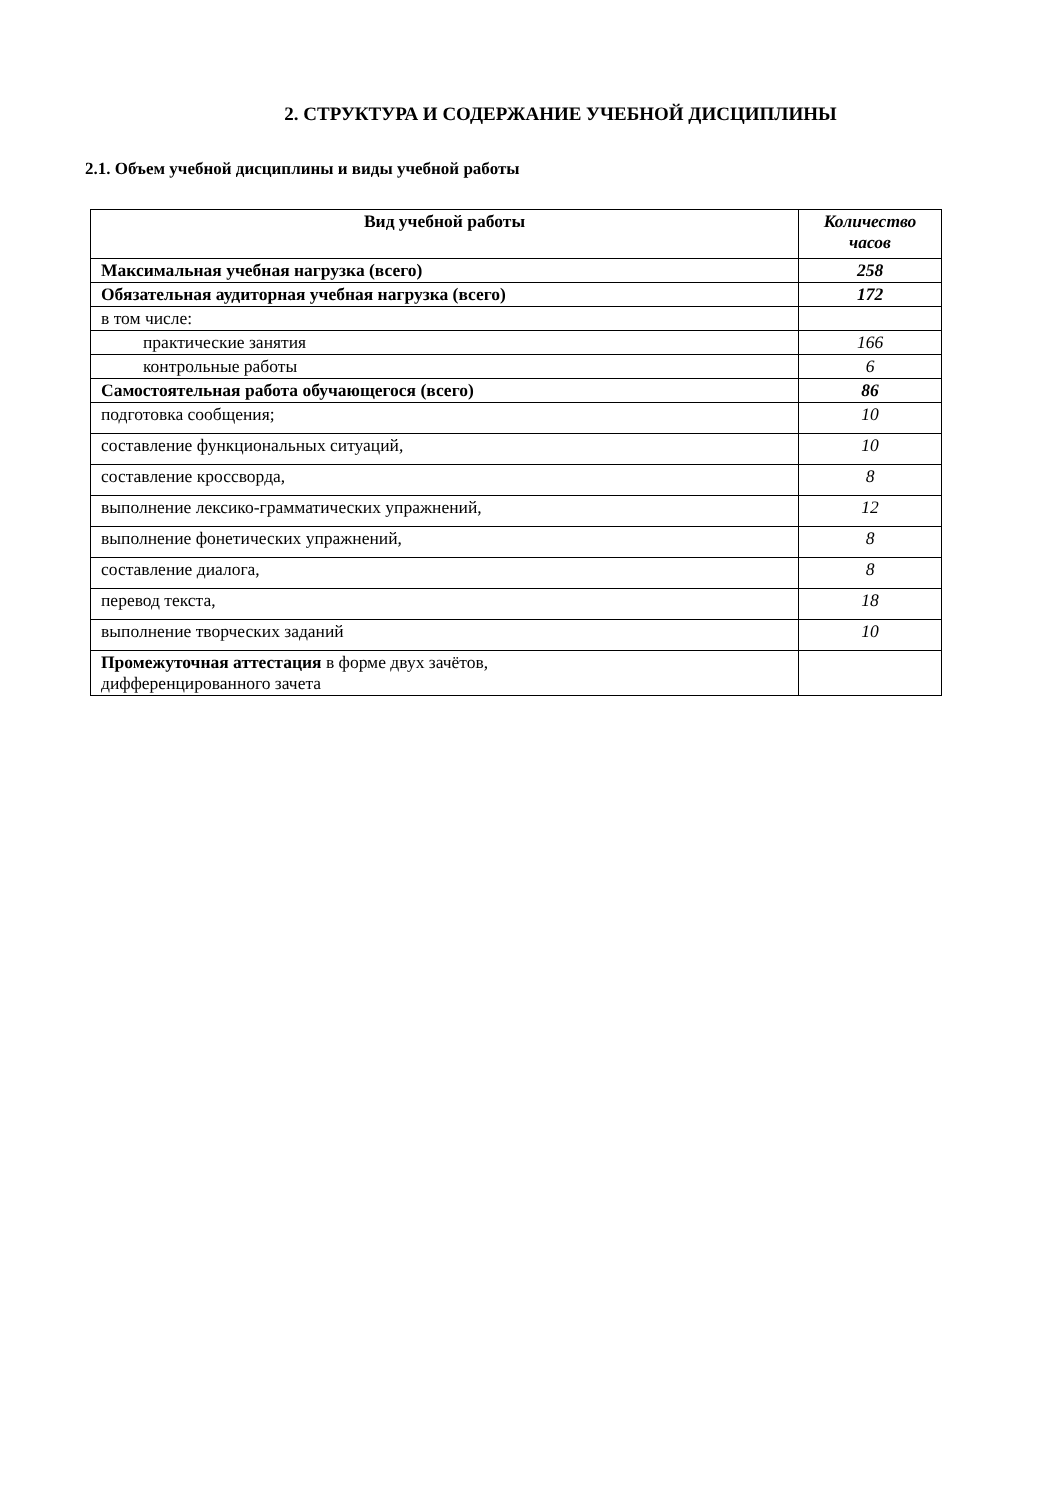2. СТРУКТУРА И СОДЕРЖАНИЕ УЧЕБНОЙ ДИСЦИПЛИНЫ
2.1. Объем учебной дисциплины и виды учебной работы
| Вид учебной работы | Количество часов |
| --- | --- |
| Максимальная учебная нагрузка (всего) | 258 |
| Обязательная аудиторная учебная нагрузка (всего) | 172 |
| в том числе: | |
| практические занятия | 166 |
| контрольные работы | 6 |
| Самостоятельная работа обучающегося (всего) | 86 |
| подготовка сообщения; | 10 |
| составление функциональных ситуаций, | 10 |
| составление кроссворда, | 8 |
| выполнение лексико-грамматических упражнений, | 12 |
| выполнение фонетических упражнений, | 8 |
| составление диалога, | 8 |
| перевод текста, | 18 |
| выполнение творческих заданий | 10 |
| Промежуточная аттестация в форме двух зачётов, дифференцированного зачета | |